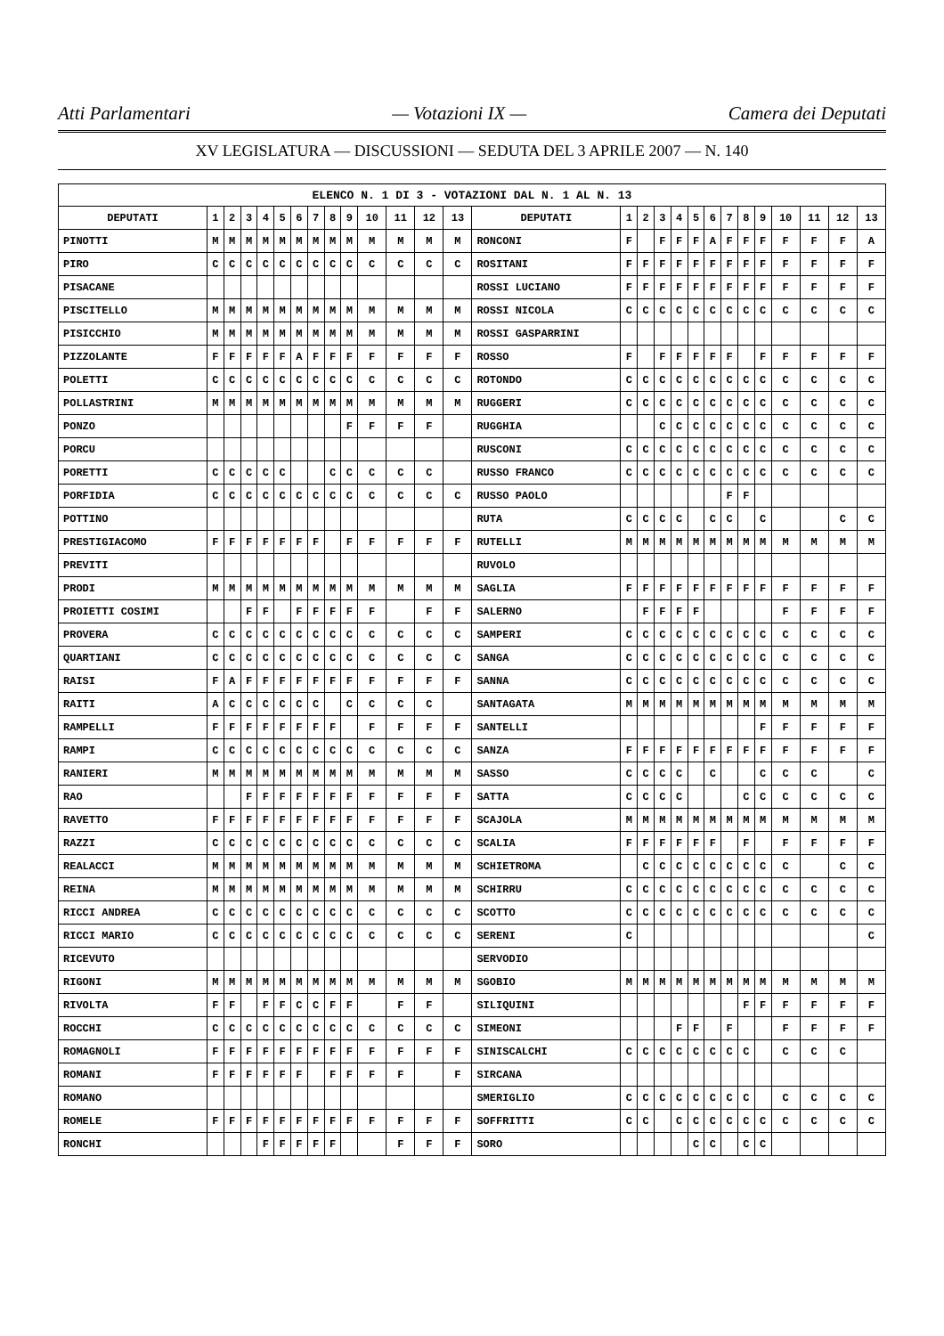Atti Parlamentari — Votazioni IX — Camera dei Deputati
XV LEGISLATURA — DISCUSSIONI — SEDUTA DEL 3 APRILE 2007 — N. 140
| ELENCO N. 1 DI 3 - VOTAZIONI DAL N. 1 AL N. 13 | | | | | | | | | | | | | | | | | | | | | | | | | | | |
| --- | --- | --- | --- | --- | --- | --- | --- | --- | --- | --- | --- | --- | --- | --- | --- | --- | --- | --- | --- | --- | --- | --- | --- | --- | --- | --- | --- |
| DEPUTATI | 1 | 2 | 3 | 4 | 5 | 6 | 7 | 8 | 9 | 10 | 11 | 12 | 13 | DEPUTATI | 1 | 2 | 3 | 4 | 5 | 6 | 7 | 8 | 9 | 10 | 11 | 12 | 13 |
| PINOTTI | M | M | M | M | M | M | M | M | M | M | M | M | M | RONCONI | F | | F | F | F | A | F | F | F | F | F | F | A |
| PIRO | C | C | C | C | C | C | C | C | C | C | C | C | C | ROSITANI | F | F | F | F | F | F | F | F | F | F | F | F | F |
| PISACANE | | | | | | | | | | | | | | ROSSI LUCIANO | F | F | F | F | F | F | F | F | F | F | F | F | F |
| PISCITELLO | M | M | M | M | M | M | M | M | M | M | M | M | M | ROSSI NICOLA | C | C | C | C | C | C | C | C | C | C | C | C | C |
| PISICCHIO | M | M | M | M | M | M | M | M | M | M | M | M | M | ROSSI GASPARRINI | | | | | | | | | | | | | |
| PIZZOLANTE | F | F | F | F | F | A | F | F | F | F | F | F | F | ROSSO | F | | F | F | F | F | F | | F | F | F | F | F |
| POLETTI | C | C | C | C | C | C | C | C | C | C | C | C | C | ROTONDO | C | C | C | C | C | C | C | C | C | C | C | C | C |
| POLLASTRINI | M | M | M | M | M | M | M | M | M | M | M | M | M | RUGGERI | C | C | C | C | C | C | C | C | C | C | C | C | C |
| PONZO | | | | | | | | | F | F | F | F | | RUGGHIA | | | C | C | C | C | C | C | C | C | C | C | C |
| PORCU | | | | | | | | | | | | | | RUSCONI | C | C | C | C | C | C | C | C | C | C | C | C | C |
| PORETTI | C | C | C | C | C | | | C | C | C | C | C | | RUSSO FRANCO | C | C | C | C | C | C | C | C | C | C | C | C | C |
| PORFIDIA | C | C | C | C | C | C | C | C | C | C | C | C | C | RUSSO PAOLO | | | | | | | F | F | | | | | |
| POTTINO | | | | | | | | | | | | | | RUTA | C | C | C | C | | C | C | | C | | | C | C |
| PRESTIGIACOMO | F | F | F | F | F | F | F | | F | F | F | F | F | RUTELLI | M | M | M | M | M | M | M | M | M | M | M | M | M |
| PREVITI | | | | | | | | | | | | | | RUVOLO | | | | | | | | | | | | | |
| PRODI | M | M | M | M | M | M | M | M | M | M | M | M | M | SAGLIA | F | F | F | F | F | F | F | F | F | F | F | F | F |
| PROIETTI COSIMI | | | F | F | | F | F | F | F | F | | F | F | SALERNO | | F | F | F | F | | | | | F | F | F | F |
| PROVERA | C | C | C | C | C | C | C | C | C | C | C | C | C | SAMPERI | C | C | C | C | C | C | C | C | C | C | C | C | C |
| QUARTIANI | C | C | C | C | C | C | C | C | C | C | C | C | C | SANGA | C | C | C | C | C | C | C | C | C | C | C | C | C |
| RAISI | F | A | F | F | F | F | F | F | F | F | F | F | F | SANNA | C | C | C | C | C | C | C | C | C | C | C | C | C |
| RAITI | A | C | C | C | C | C | C | | C | C | C | C | | SANTAGATA | M | M | M | M | M | M | M | M | M | M | M | M | M |
| RAMPELLI | F | F | F | F | F | F | F | F | | F | F | F | F | SANTELLI | | | | | | | | | F | F | F | F | F |
| RAMPI | C | C | C | C | C | C | C | C | C | C | C | C | C | SANZA | F | F | F | F | F | F | F | F | F | F | F | F | F |
| RANIERI | M | M | M | M | M | M | M | M | M | M | M | M | M | SASSO | C | C | C | C | | C | | | C | C | C | | C |
| RAO | | | F | F | F | F | F | F | F | F | F | F | F | SATTA | C | C | C | C | | | | C | C | C | C | C | C |
| RAVETTO | F | F | F | F | F | F | F | F | F | F | F | F | F | SCAJOLA | M | M | M | M | M | M | M | M | M | M | M | M | M |
| RAZZI | C | C | C | C | C | C | C | C | C | C | C | C | C | SCALIA | F | F | F | F | F | F | | F | | F | F | F | F |
| REALACCI | M | M | M | M | M | M | M | M | M | M | M | M | M | SCHIETROMA | | C | C | C | C | C | C | C | C | C | | C | C |
| REINA | M | M | M | M | M | M | M | M | M | M | M | M | M | SCHIRRU | C | C | C | C | C | C | C | C | C | C | C | C | C |
| RICCI ANDREA | C | C | C | C | C | C | C | C | C | C | C | C | C | SCOTTO | C | C | C | C | C | C | C | C | C | C | C | C | C |
| RICCI MARIO | C | C | C | C | C | C | C | C | C | C | C | C | C | SERENI | C | | | | | | | | | | | | C |
| RICEVUTO | | | | | | | | | | | | | | SERVODIO | | | | | | | | | | | | | |
| RIGONI | M | M | M | M | M | M | M | M | M | M | M | M | M | SGOBIO | M | M | M | M | M | M | M | M | M | M | M | M | M |
| RIVOLTA | F | F | | F | F | C | C | F | F | | F | F | | SILIQUINI | | | | | | | | F | F | F | F | F | F |
| ROCCHI | C | C | C | C | C | C | C | C | C | C | C | C | C | SIMEONI | | | | F | F | | F | | | F | F | F | F |
| ROMAGNOLI | F | F | F | F | F | F | F | F | F | F | F | F | F | SINISCALCHI | C | C | C | C | C | C | C | C | | C | C | C | |
| ROMANI | F | F | F | F | F | F | | F | F | F | F | | F | SIRCANA | | | | | | | | | | | | | |
| ROMANO | | | | | | | | | | | | | | SMERIGLIO | C | C | C | C | C | C | C | C | | C | C | C | C |
| ROMELE | F | F | F | F | F | F | F | F | F | F | F | F | F | SOFFRITTI | C | C | | C | C | C | C | C | C | C | C | C | C |
| RONCHI | | | | F | F | F | F | F | | | F | F | F | SORO | | | | | C | C | | C | C | | | | |